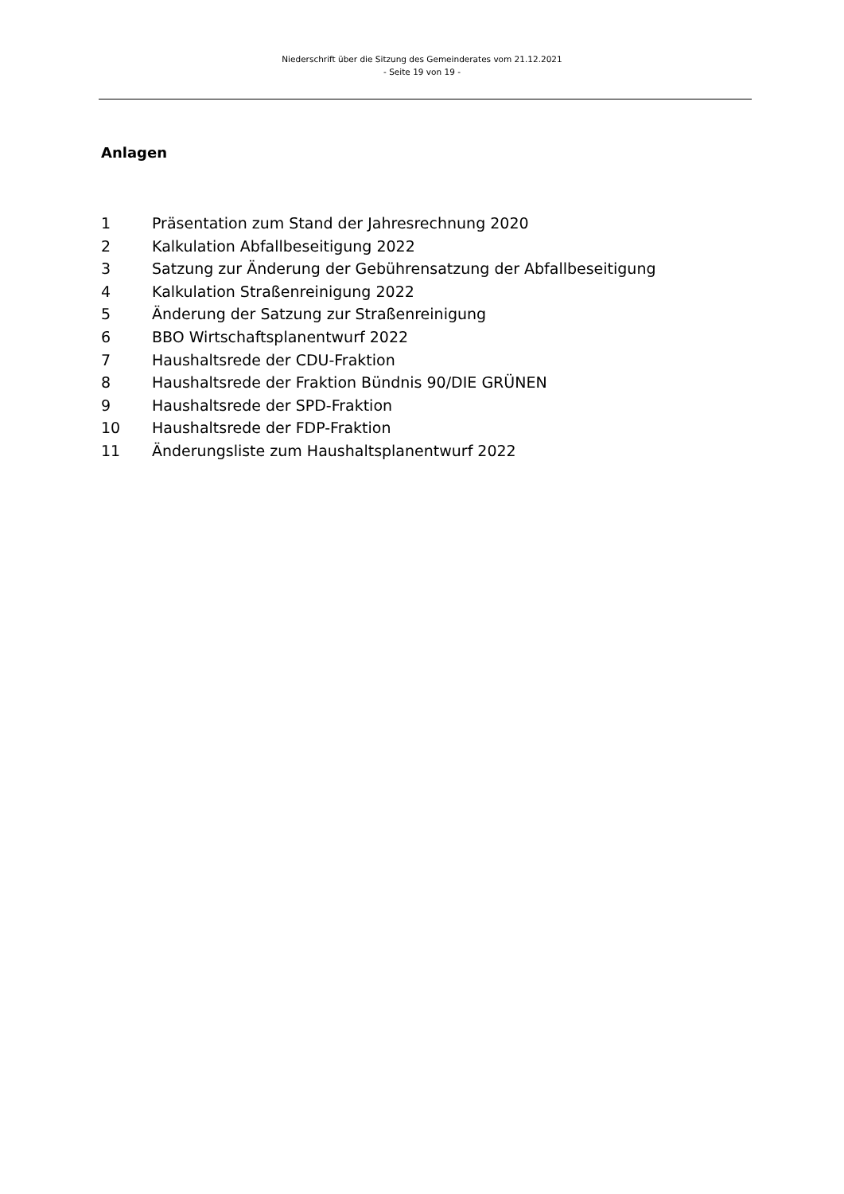Niederschrift über die Sitzung des Gemeinderates vom 21.12.2021
- Seite 19 von 19 -
Anlagen
1 Präsentation zum Stand der Jahresrechnung 2020
2 Kalkulation Abfallbeseitigung 2022
3 Satzung zur Änderung der Gebührensatzung der Abfallbeseitigung
4 Kalkulation Straßenreinigung 2022
5 Änderung der Satzung zur Straßenreinigung
6 BBO Wirtschaftsplanentwurf 2022
7 Haushaltsrede der CDU-Fraktion
8 Haushaltsrede der Fraktion Bündnis 90/DIE GRÜNEN
9 Haushaltsrede der SPD-Fraktion
10 Haushaltsrede der FDP-Fraktion
11 Änderungsliste zum Haushaltsplanentwurf 2022